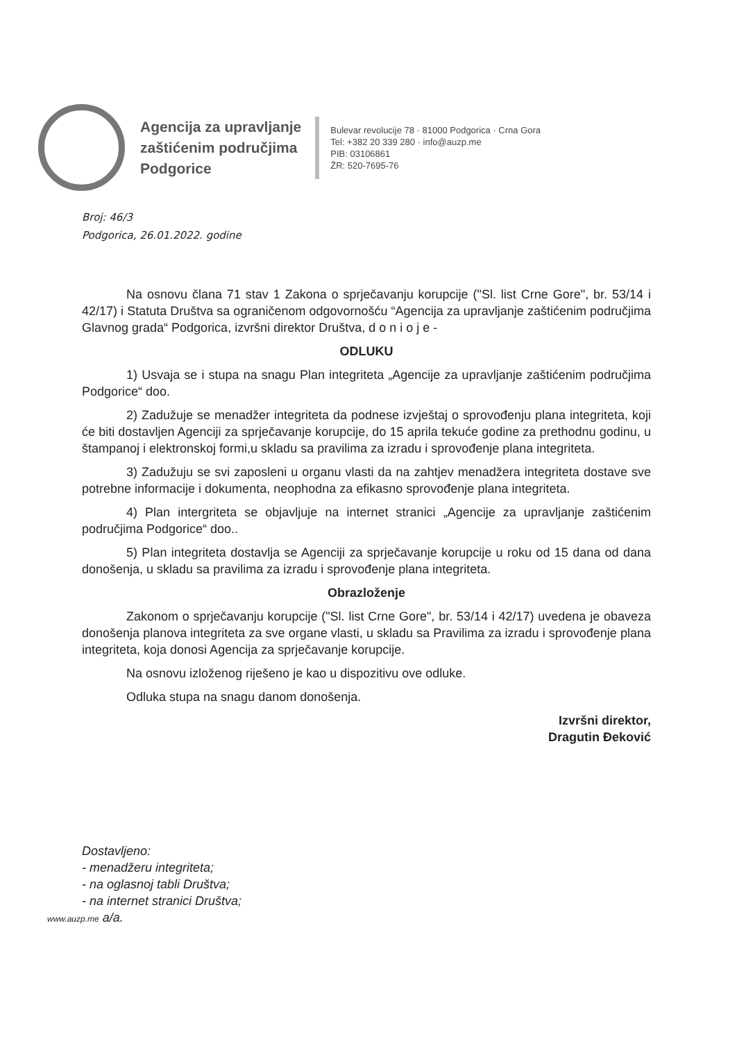Agencija za upravljanje
zaštićenim područjima
Podgorice
Bulevar revolucije 78 · 81000 Podgorica · Crna Gora
Tel: +382 20 339 280 · info@auzp.me
PIB: 03106861
ŽR: 520-7695-76
Broj: 46/3
Podgorica, 26.01.2022. godine
Na osnovu člana 71 stav 1 Zakona o sprječavanju korupcije ("Sl. list Crne Gore", br. 53/14 i 42/17) i Statuta Društva sa ograničenom odgovornošću “Agencija za upravljanje zaštićenim područjima Glavnog grada“ Podgorica, izvršni direktor Društva, d o n i o j e -
ODLUKU
1) Usvaja se i stupa na snagu Plan integriteta „Agencije za upravljanje zaštićenim područjima Podgorice“ doo.
2) Zadužuje se menadžer integriteta da podnese izvještaj o sprovođenju plana integriteta, koji će biti dostavljen Agenciji za sprječavanje korupcije, do 15 aprila tekuće godine za prethodnu godinu, u štampanoj i elektronskoj formi,u skladu sa pravilima za izradu i sprovođenje plana integriteta.
3) Zadužuju se svi zaposleni u organu vlasti da na zahtjev menadžera integriteta dostave sve potrebne informacije i dokumenta, neophodna za efikasno sprovođenje plana integriteta.
4) Plan intergriteta se objavljuje na internet stranici „Agencije za upravljanje zaštićenim područjima Podgorice“ doo..
5) Plan integriteta dostavlja se Agenciji za sprječavanje korupcije u roku od 15 dana od dana donošenja, u skladu sa pravilima za izradu i sprovođenje plana integriteta.
Obrazloženje
Zakonom o sprječavanju korupcije ("Sl. list Crne Gore", br. 53/14 i 42/17) uvedena je obaveza donošenja planova integriteta za sve organe vlasti, u skladu sa Pravilima za izradu i sprovođenje plana integriteta, koja donosi Agencija za sprječavanje korupcije.
Na osnovu izloženog riješeno je kao u dispozitivu ove odluke.
Odluka stupa na snagu danom donošenja.
Izvršni direktor,
Dragutin Đeković
Dostavljeno:
- menadžeru integriteta;
- na oglasnoj tabli Društva;
- na internet stranici Društva;
www.auzp.me a/a.